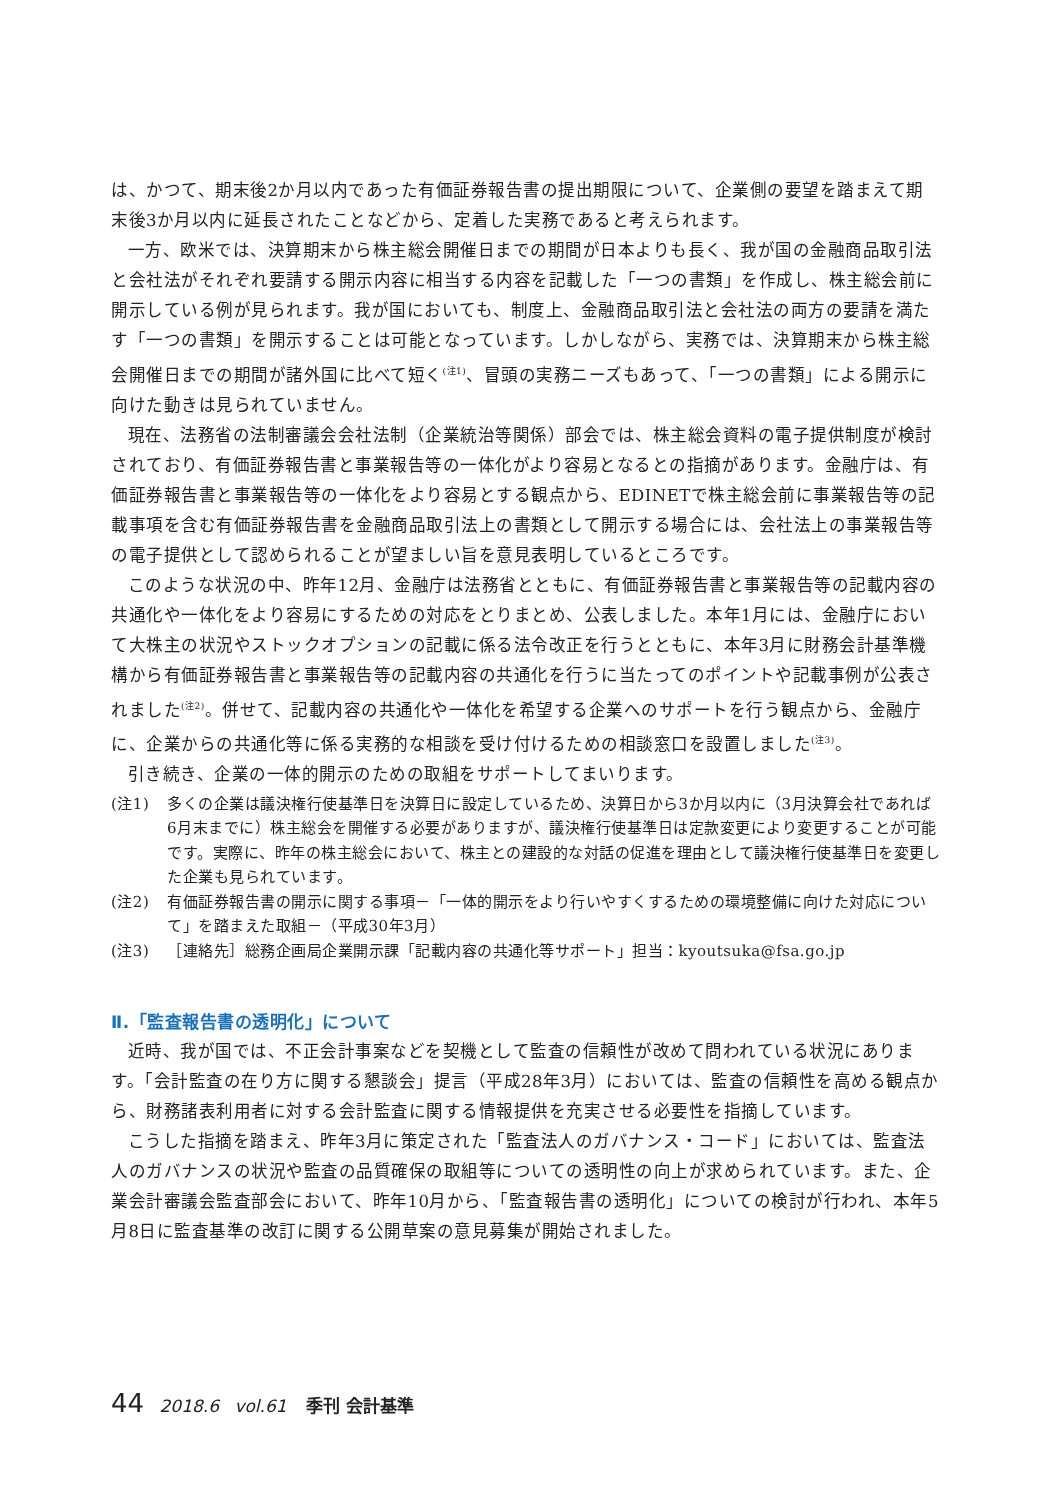は、かつて、期末後2か月以内であった有価証券報告書の提出期限について、企業側の要望を踏まえて期末後3か月以内に延長されたことなどから、定着した実務であると考えられます。
一方、欧米では、決算期末から株主総会開催日までの期間が日本よりも長く、我が国の金融商品取引法と会社法がそれぞれ要請する開示内容に相当する内容を記載した「一つの書類」を作成し、株主総会前に開示している例が見られます。我が国においても、制度上、金融商品取引法と会社法の両方の要請を満たす「一つの書類」を開示することは可能となっています。しかしながら、実務では、決算期末から株主総会開催日までの期間が諸外国に比べて短く<sup>(注1)</sup>、冒頭の実務ニーズもあって、「一つの書類」による開示に向けた動きは見られていません。
現在、法務省の法制審議会会社法制（企業統治等関係）部会では、株主総会資料の電子提供制度が検討されており、有価証券報告書と事業報告等の一体化がより容易となるとの指摘があります。金融庁は、有価証券報告書と事業報告等の一体化をより容易とする観点から、EDINETで株主総会前に事業報告等の記載事項を含む有価証券報告書を金融商品取引法上の書類として開示する場合には、会社法上の事業報告等の電子提供として認められることが望ましい旨を意見表明しているところです。
このような状況の中、昨年12月、金融庁は法務省とともに、有価証券報告書と事業報告等の記載内容の共通化や一体化をより容易にするための対応をとりまとめ、公表しました。本年1月には、金融庁において大株主の状況やストックオプションの記載に係る法令改正を行うとともに、本年3月に財務会計基準機構から有価証券報告書と事業報告等の記載内容の共通化を行うに当たってのポイントや記載事例が公表されました<sup>(注2)</sup>。併せて、記載内容の共通化や一体化を希望する企業へのサポートを行う観点から、金融庁に、企業からの共通化等に係る実務的な相談を受け付けるための相談窓口を設置しました<sup>(注3)</sup>。
引き続き、企業の一体的開示のための取組をサポートしてまいります。
(注1) 多くの企業は議決権行使基準日を決算日に設定しているため、決算日から3か月以内に（3月決算会社であれば6月末までに）株主総会を開催する必要がありますが、議決権行使基準日は定款変更により変更することが可能です。実際に、昨年の株主総会において、株主との建設的な対話の促進を理由として議決権行使基準日を変更した企業も見られています。
(注2) 有価証券報告書の開示に関する事項－「一体的開示をより行いやすくするための環境整備に向けた対応について」を踏まえた取組－（平成30年3月）
(注3) ［連絡先］総務企画局企業開示課「記載内容の共通化等サポート」担当：kyoutsuka@fsa.go.jp
Ⅱ.「監査報告書の透明化」について
近時、我が国では、不正会計事案などを契機として監査の信頼性が改めて問われている状況にあります。「会計監査の在り方に関する懇談会」提言（平成28年3月）においては、監査の信頼性を高める観点から、財務諸表利用者に対する会計監査に関する情報提供を充実させる必要性を指摘しています。
こうした指摘を踏まえ、昨年3月に策定された「監査法人のガバナンス・コード」においては、監査法人のガバナンスの状況や監査の品質確保の取組等についての透明性の向上が求められています。また、企業会計審議会監査部会において、昨年10月から、「監査報告書の透明化」についての検討が行われ、本年5月8日に監査基準の改訂に関する公開草案の意見募集が開始されました。
44 2018.6 vol.61 季刊 会計基準